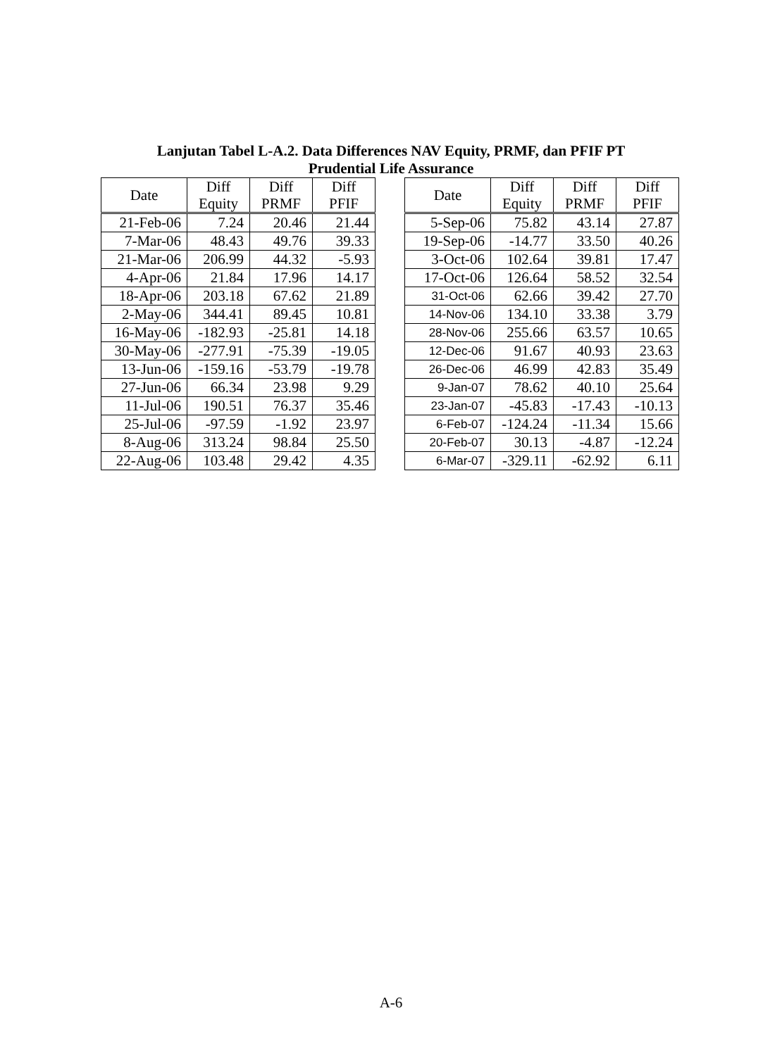Lanjutan Tabel L-A.2. Data Differences NAV Equity, PRMF, dan PFIF PT
Prudential Life Assurance
| Date | Diff Equity | Diff PRMF | Diff PFIF |
| --- | --- | --- | --- |
| 21-Feb-06 | 7.24 | 20.46 | 21.44 |
| 7-Mar-06 | 48.43 | 49.76 | 39.33 |
| 21-Mar-06 | 206.99 | 44.32 | -5.93 |
| 4-Apr-06 | 21.84 | 17.96 | 14.17 |
| 18-Apr-06 | 203.18 | 67.62 | 21.89 |
| 2-May-06 | 344.41 | 89.45 | 10.81 |
| 16-May-06 | -182.93 | -25.81 | 14.18 |
| 30-May-06 | -277.91 | -75.39 | -19.05 |
| 13-Jun-06 | -159.16 | -53.79 | -19.78 |
| 27-Jun-06 | 66.34 | 23.98 | 9.29 |
| 11-Jul-06 | 190.51 | 76.37 | 35.46 |
| 25-Jul-06 | -97.59 | -1.92 | 23.97 |
| 8-Aug-06 | 313.24 | 98.84 | 25.50 |
| 22-Aug-06 | 103.48 | 29.42 | 4.35 |
| Date | Diff Equity | Diff PRMF | Diff PFIF |
| --- | --- | --- | --- |
| 5-Sep-06 | 75.82 | 43.14 | 27.87 |
| 19-Sep-06 | -14.77 | 33.50 | 40.26 |
| 3-Oct-06 | 102.64 | 39.81 | 17.47 |
| 17-Oct-06 | 126.64 | 58.52 | 32.54 |
| 31-Oct-06 | 62.66 | 39.42 | 27.70 |
| 14-Nov-06 | 134.10 | 33.38 | 3.79 |
| 28-Nov-06 | 255.66 | 63.57 | 10.65 |
| 12-Dec-06 | 91.67 | 40.93 | 23.63 |
| 26-Dec-06 | 46.99 | 42.83 | 35.49 |
| 9-Jan-07 | 78.62 | 40.10 | 25.64 |
| 23-Jan-07 | -45.83 | -17.43 | -10.13 |
| 6-Feb-07 | -124.24 | -11.34 | 15.66 |
| 20-Feb-07 | 30.13 | -4.87 | -12.24 |
| 6-Mar-07 | -329.11 | -62.92 | 6.11 |
A-6